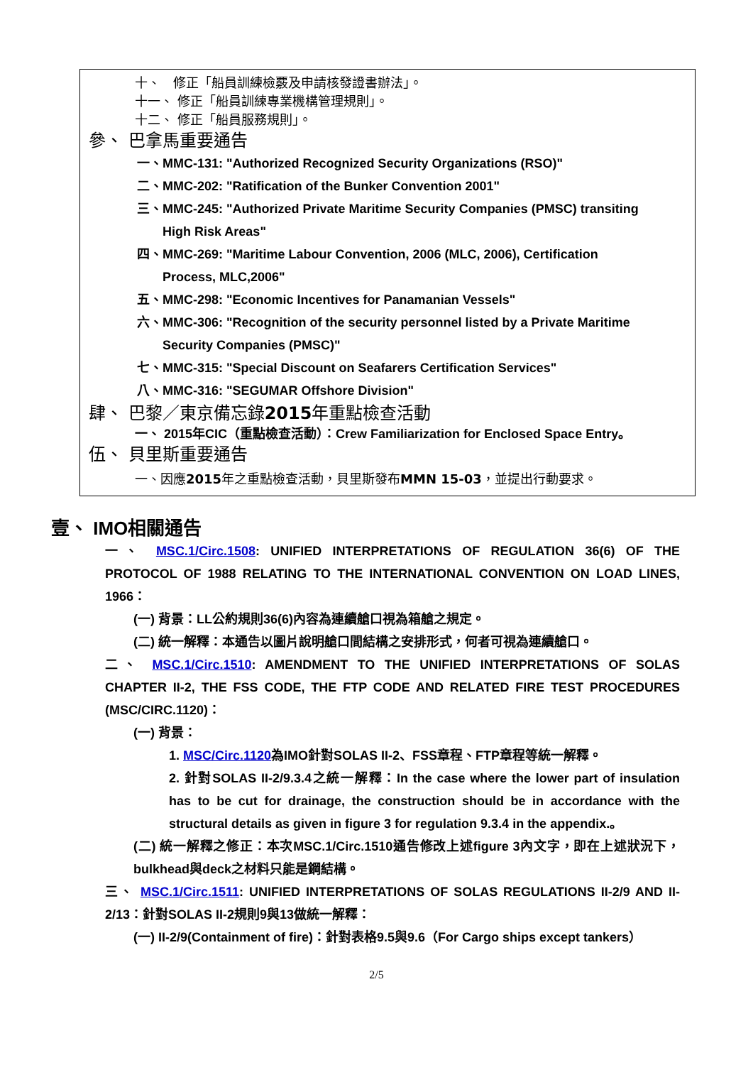十、　修正「船員訓練檢覈及申請核發證書辦法」。
十一、 修正「船員訓練專業機構管理規則」。
十二、 修正「船員服務規則」。
參、 巴拿馬重要通告
一、MMC-131: "Authorized Recognized Security Organizations (RSO)"
二、MMC-202: "Ratification of the Bunker Convention 2001"
三、MMC-245: "Authorized Private Maritime Security Companies (PMSC) transiting
　　High Risk Areas"
四、MMC-269: "Maritime Labour Convention, 2006 (MLC, 2006), Certification
　　Process, MLC,2006"
五、MMC-298: "Economic Incentives for Panamanian Vessels"
六、MMC-306: "Recognition of the security personnel listed by a Private Maritime
　　Security Companies (PMSC)"
七、MMC-315: "Special Discount on Seafarers Certification Services"
八、MMC-316: "SEGUMAR Offshore Division"
肆、 巴黎／東京備忘錄2015年重點檢查活動
一、 2015年CIC（重點檢查活動）：Crew Familiarization for Enclosed Space Entry。
伍、 貝里斯重要通告
一、因應2015年之重點檢查活動，貝里斯發布MMN 15-03，並提出行動要求。
壹、 IMO相關通告
一、 MSC.1/Circ.1508: UNIFIED INTERPRETATIONS OF REGULATION 36(6) OF THE PROTOCOL OF 1988 RELATING TO THE INTERNATIONAL CONVENTION ON LOAD LINES, 1966：
(一) 背景：LL公約規則36(6)內容為連續艙口視為箱艙之規定。
(二) 統一解釋：本通告以圖片說明艙口間結構之安排形式，何者可視為連續艙口。
二、 MSC.1/Circ.1510: AMENDMENT TO THE UNIFIED INTERPRETATIONS OF SOLAS CHAPTER II-2, THE FSS CODE, THE FTP CODE AND RELATED FIRE TEST PROCEDURES (MSC/CIRC.1120)：
(一) 背景：
1. MSC/Circ.1120為IMO針對SOLAS II-2、FSS章程、FTP章程等統一解釋。
2. 針對SOLAS II-2/9.3.4之統一解釋：In the case where the lower part of insulation has to be cut for drainage, the construction should be in accordance with the structural details as given in figure 3 for regulation 9.3.4 in the appendix.。
(二) 統一解釋之修正：本次MSC.1/Circ.1510通告修改上述figure 3內文字，即在上述狀況下，bulkhead與deck之材料只能是鋼結構。
三、 MSC.1/Circ.1511: UNIFIED INTERPRETATIONS OF SOLAS REGULATIONS II-2/9 AND II-2/13：針對SOLAS II-2規則9與13做統一解釋：
(一) II-2/9(Containment of fire)：針對表格9.5與9.6（For Cargo ships except tankers）
2/5